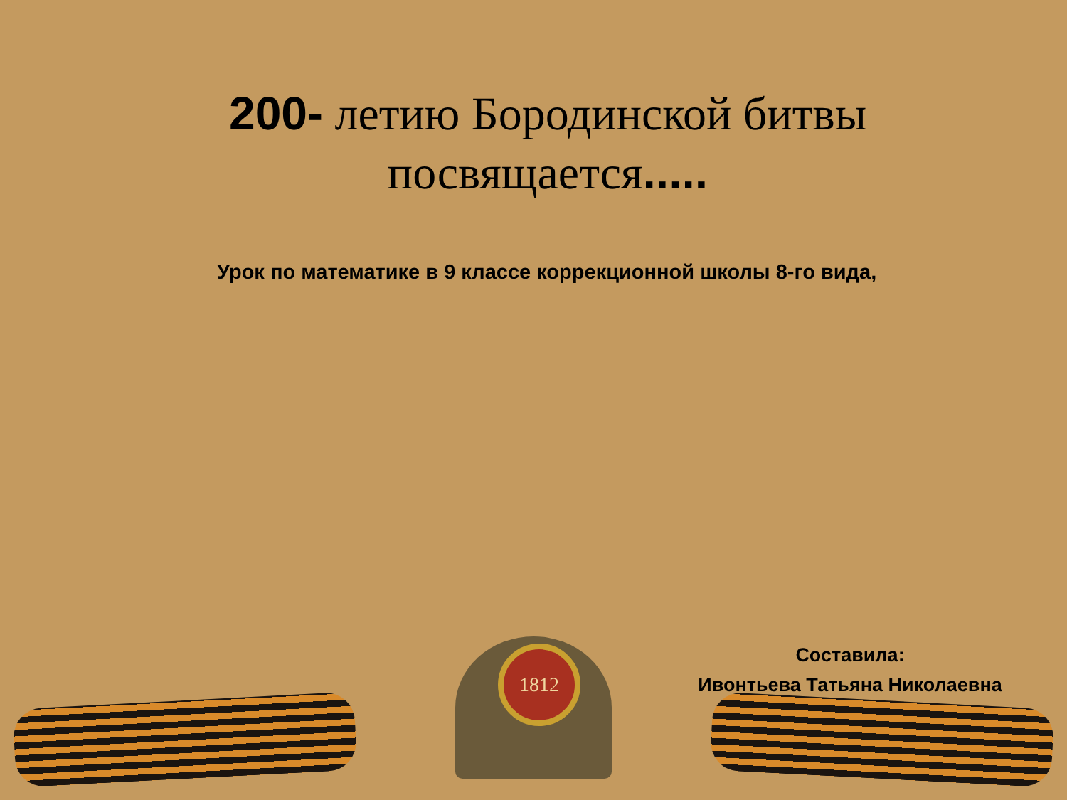200- летию Бородинской битвы посвящается.....
Урок по математике в 9 классе коррекционной школы 8-го вида,
1812
Составила:
Ивонтьева Татьяна Николаевна